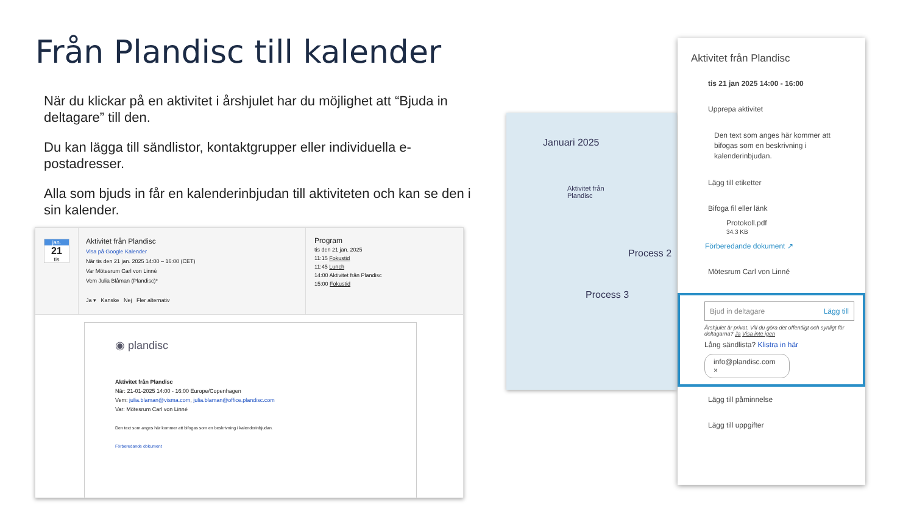Från Plandisc till kalender
När du klickar på en aktivitet i årshjulet har du möjlighet att “Bjuda in deltagare” till den.
Du kan lägga till sändlistor, kontaktgrupper eller individuella e-postadresser.
Alla som bjuds in får en kalenderinbjudan till aktiviteten och kan se den i sin kalender.
jan.
21
tis
Aktivitet från Plandisc
Visa på Google Kalender
När tis den 21 jan. 2025 14:00 – 16:00 (CET)
Var Mötesrum Carl von Linné
Vem Julia Blåman (Plandisc)*
Ja ▾ Kanske Nej Fler alternativ
Program
tis den 21 jan. 2025
11:15 Fokustid
11:45 Lunch
14:00 Aktivitet från Plandisc
15:00 Fokustid
◉ plandisc
Aktivitet från Plandisc
När: 21-01-2025 14:00 - 16:00 Europe/Copenhagen
Vem: julia.blaman@visma.com, julia.blaman@office.plandisc.com
Var: Mötesrum Carl von Linné
Den text som anges här kommer att bifogas som en beskrivning i kalenderinbjudan.
Förberedande dokument
Januari 2025
Aktivitet från Plandisc
Process 2
Process 3
Aktivitet från Plandisc
tis 21 jan 2025 14:00 - 16:00
Upprepa aktivitet
Den text som anges här kommer att bifogas som en beskrivning i kalenderinbjudan.
Lägg till etiketter
Bifoga fil eller länk
Protokoll.pdf
34.3 KB
Förberedande dokument ↗
Mötesrum Carl von Linné
Bjud in deltagare Lägg till
Årshjulet är privat. Vill du göra det offentligt och synligt för deltagarna? Ja Visa inte igen
Lång sändlista? Klistra in här
info@plandisc.com ×
Lägg till påminnelse
Lägg till uppgifter